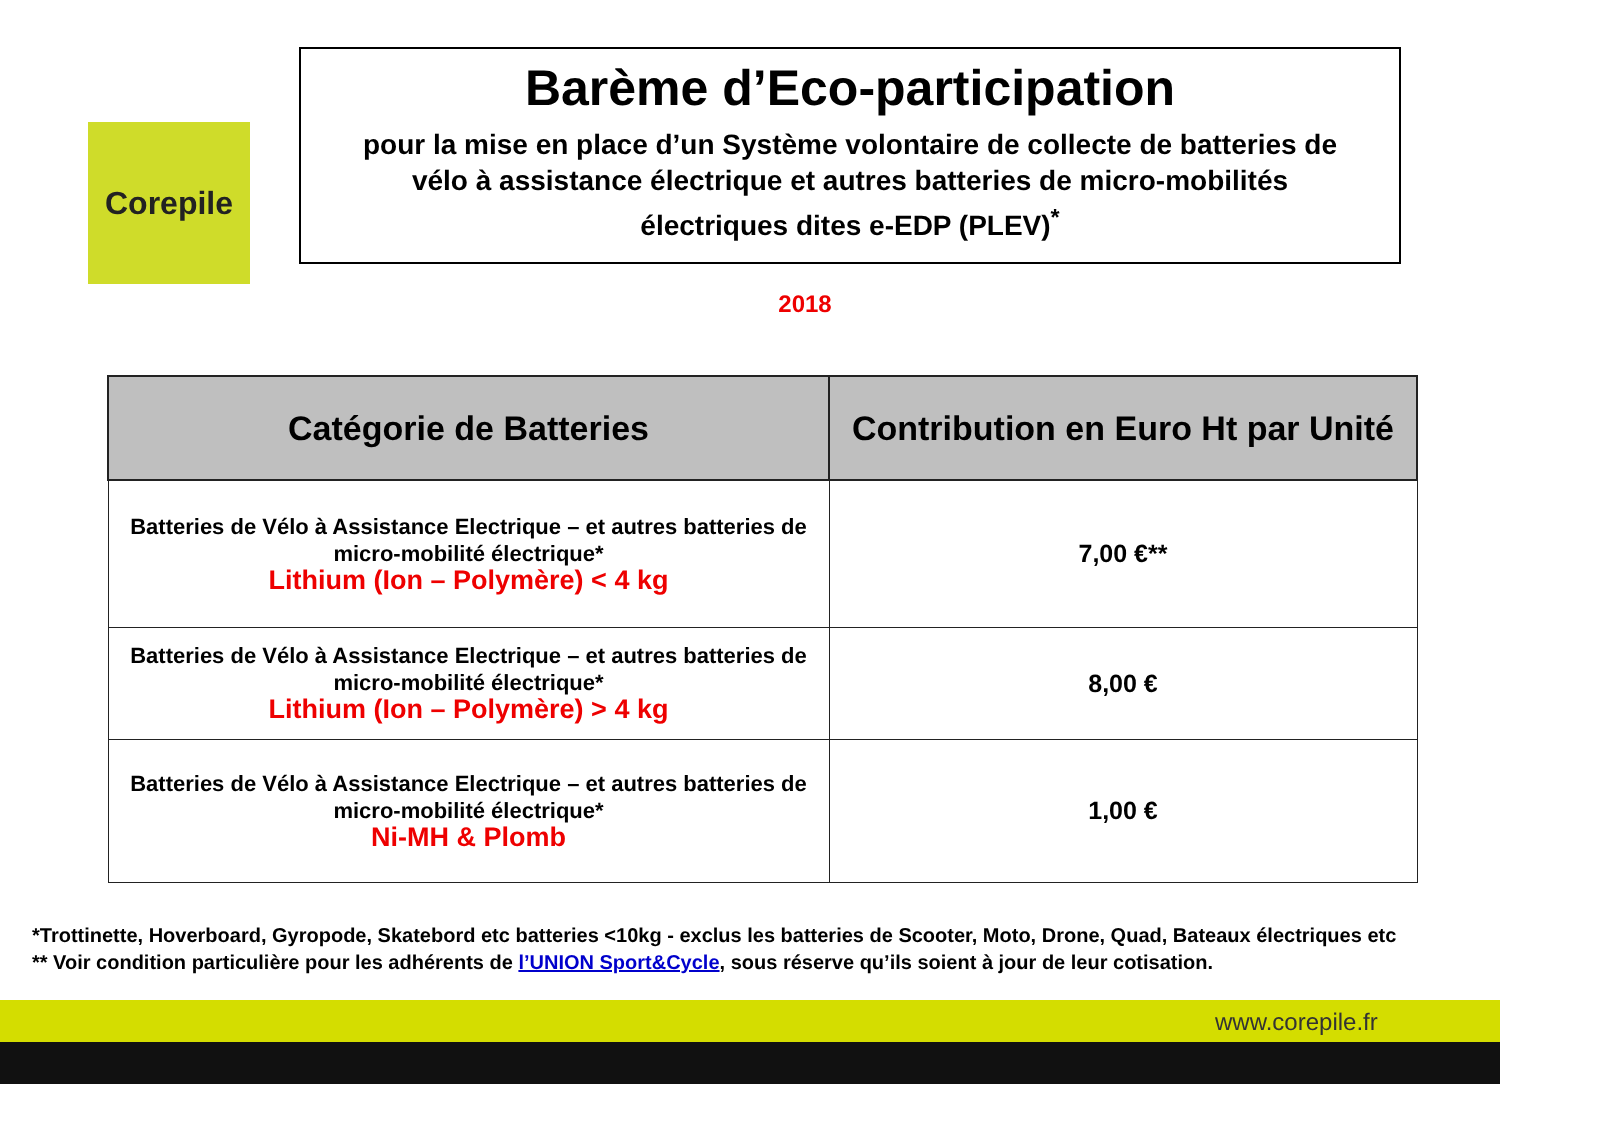Corepile
Barème d’Eco-participation
pour la mise en place d’un Système volontaire de collecte de batteries de vélo à assistance électrique et autres batteries de micro-mobilités électriques dites e-EDP (PLEV)<sup>*</sup>
2018
| Catégorie de Batteries | Contribution en Euro Ht par Unité |
| --- | --- |
| Batteries de Vélo à Assistance Electrique – et autres batteries de micro-mobilité électrique* Lithium (Ion – Polymère) < 4 kg | 7,00 €** |
| Batteries de Vélo à Assistance Electrique – et autres batteries de micro-mobilité électrique* Lithium (Ion – Polymère) > 4 kg | 8,00 € |
| Batteries de Vélo à Assistance Electrique – et autres batteries de micro-mobilité électrique* Ni-MH & Plomb | 1,00 € |
*Trottinette, Hoverboard, Gyropode, Skatebord etc batteries <10kg - exclus les batteries de Scooter, Moto, Drone, Quad, Bateaux électriques etc
** Voir condition particulière pour les adhérents de l’UNION Sport&Cycle, sous réserve qu’ils soient à jour de leur cotisation.
www.corepile.fr